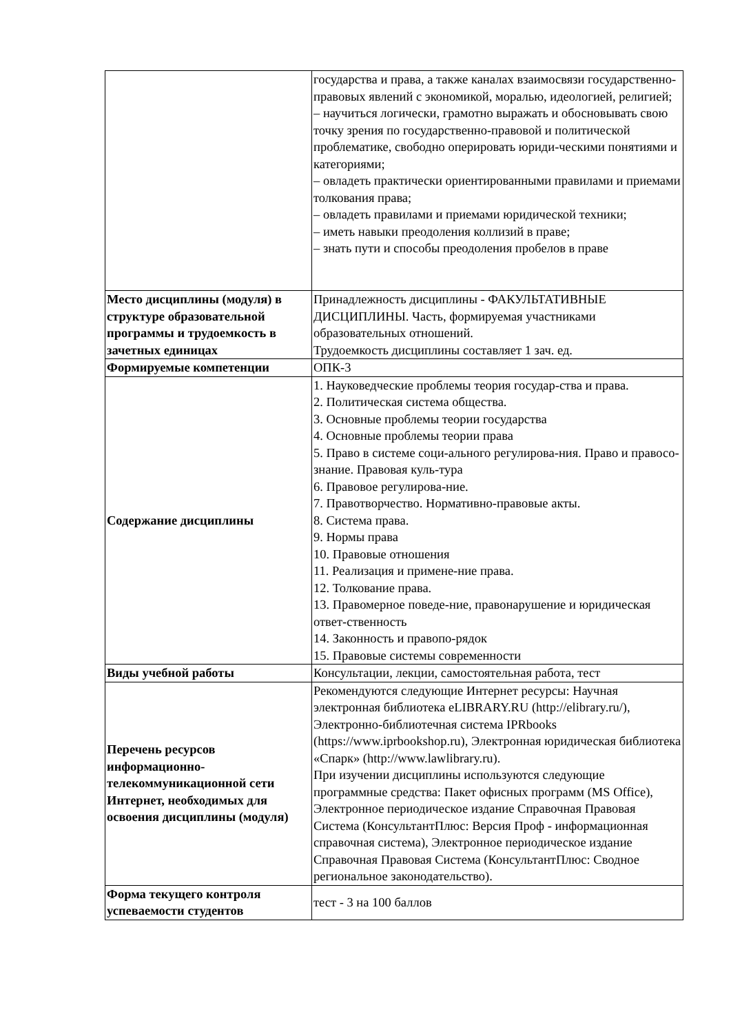| | государства и права, а также каналах взаимосвязи государственно-правовых явлений с экономикой, моралью, идеологией, религией; – научиться логически, грамотно выражать и обосновывать свою точку зрения по государственно-правовой и политической проблематике, свободно оперировать юриди-ческими понятиями и категориями; – овладеть практически ориентированными правилами и приемами толкования права; – овладеть правилами и приемами юридической техники; – иметь навыки преодоления коллизий в праве; – знать пути и способы преодоления пробелов в праве |
| Место дисциплины (модуля) в структуре образовательной программы и трудоемкость в зачетных единицах | Принадлежность дисциплины - ФАКУЛЬТАТИВНЫЕ ДИСЦИПЛИНЫ. Часть, формируемая участниками образовательных отношений. Трудоемкость дисциплины составляет 1 зач. ед. |
| Формируемые компетенции | ОПК-3 |
| Содержание дисциплины | 1. Науковедческие проблемы теория государ-ства и права. 2. Политическая система общества. 3. Основные проблемы теории государства 4. Основные проблемы теории права 5. Право в системе соци-ального регулирова-ния. Право и правосо-знание. Правовая куль-тура 6. Правовое регулирова-ние. 7. Правотворчество. Нормативно-правовые акты. 8. Система права. 9. Нормы права 10. Правовые отношения 11. Реализация и примене-ние права. 12. Толкование права. 13. Правомерное поведе-ние, правонарушение и юридическая ответ-ственность 14. Законность и правопо-рядок 15. Правовые системы современности |
| Виды учебной работы | Консультации, лекции, самостоятельная работа, тест |
| Перечень ресурсов информационно-телекоммуникационной сети Интернет, необходимых для освоения дисциплины (модуля) | Рекомендуются следующие Интернет ресурсы: Научная электронная библиотека eLIBRARY.RU (http://elibrary.ru/), Электронно-библиотечная система IPRbooks (https://www.iprbookshop.ru), Электронная юридическая библиотека «Спарк» (http://www.lawlibrary.ru). При изучении дисциплины используются следующие программные средства: Пакет офисных программ (MS Office), Электронное периодическое издание Справочная Правовая Система (КонсультантПлюс: Версия Проф - информационная справочная система), Электронное периодическое издание Справочная Правовая Система (КонсультантПлюс: Сводное региональное законодательство). |
| Форма текущего контроля успеваемости студентов | тест - 3 на 100 баллов |